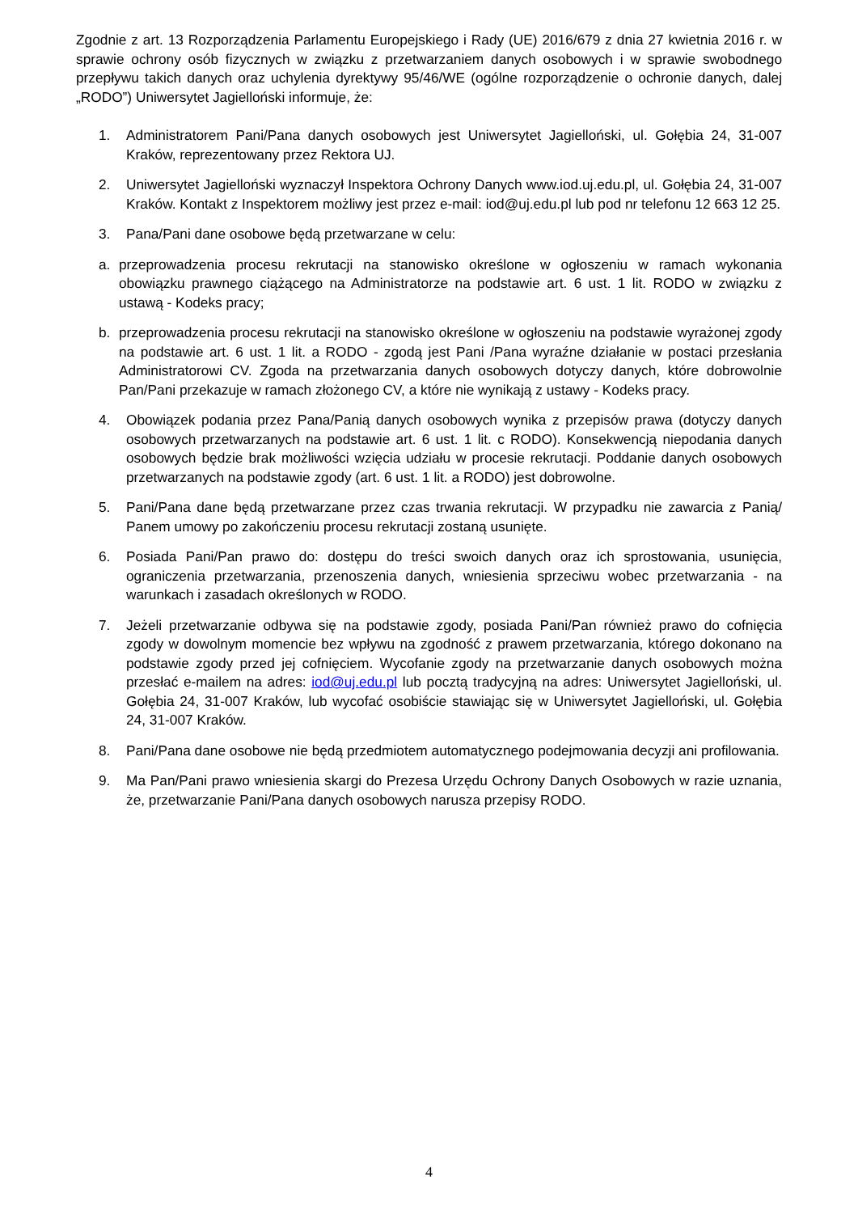Zgodnie z art. 13 Rozporządzenia Parlamentu Europejskiego i Rady (UE) 2016/679 z dnia 27 kwietnia 2016 r. w sprawie ochrony osób fizycznych w związku z przetwarzaniem danych osobowych i w sprawie swobodnego przepływu takich danych oraz uchylenia dyrektywy 95/46/WE (ogólne rozporządzenie o ochronie danych, dalej „RODO”) Uniwersytet Jagielloński informuje, że:
1. Administratorem Pani/Pana danych osobowych jest Uniwersytet Jagielloński, ul. Gołębia 24, 31-007 Kraków, reprezentowany przez Rektora UJ.
2. Uniwersytet Jagielloński wyznaczył Inspektora Ochrony Danych www.iod.uj.edu.pl, ul. Gołębia 24, 31-007 Kraków. Kontakt z Inspektorem możliwy jest przez e-mail: iod@uj.edu.pl lub pod nr telefonu 12 663 12 25.
3. Pana/Pani dane osobowe będą przetwarzane w celu:
a. przeprowadzenia procesu rekrutacji na stanowisko określone w ogłoszeniu w ramach wykonania obowiązku prawnego ciążącego na Administratorze na podstawie art. 6 ust. 1 lit. RODO w związku z ustawą - Kodeks pracy;
b. przeprowadzenia procesu rekrutacji na stanowisko określone w ogłoszeniu na podstawie wyrażonej zgody na podstawie art. 6 ust. 1 lit. a RODO - zgodą jest Pani /Pana wyraźne działanie w postaci przesłania Administratorowi CV. Zgoda na przetwarzania danych osobowych dotyczy danych, które dobrowolnie Pan/Pani przekazuje w ramach złożonego CV, a które nie wynikają z ustawy - Kodeks pracy.
4. Obowiązek podania przez Pana/Panią danych osobowych wynika z przepisów prawa (dotyczy danych osobowych przetwarzanych na podstawie art. 6 ust. 1 lit. c RODO). Konsekwencją niepodania danych osobowych będzie brak możliwości wzięcia udziału w procesie rekrutacji. Poddanie danych osobowych przetwarzanych na podstawie zgody (art. 6 ust. 1 lit. a RODO) jest dobrowolne.
5. Pani/Pana dane będą przetwarzane przez czas trwania rekrutacji. W przypadku nie zawarcia z Panią/ Panem umowy po zakończeniu procesu rekrutacji zostaną usunięte.
6. Posiada Pani/Pan prawo do: dostępu do treści swoich danych oraz ich sprostowania, usunięcia, ograniczenia przetwarzania, przenoszenia danych, wniesienia sprzeciwu wobec przetwarzania - na warunkach i zasadach określonych w RODO.
7. Jeżeli przetwarzanie odbywa się na podstawie zgody, posiada Pani/Pan również prawo do cofnięcia zgody w dowolnym momencie bez wpływu na zgodność z prawem przetwarzania, którego dokonano na podstawie zgody przed jej cofnięciem. Wycofanie zgody na przetwarzanie danych osobowych można przesłać e-mailem na adres: iod@uj.edu.pl lub pocztą tradycyjną na adres: Uniwersytet Jagielloński, ul. Gołębia 24, 31-007 Kraków, lub wycofać osobiście stawiając się w Uniwersytet Jagielloński, ul. Gołębia 24, 31-007 Kraków.
8. Pani/Pana dane osobowe nie będą przedmiotem automatycznego podejmowania decyzji ani profilowania.
9. Ma Pan/Pani prawo wniesienia skargi do Prezesa Urzędu Ochrony Danych Osobowych w razie uznania, że, przetwarzanie Pani/Pana danych osobowych narusza przepisy RODO.
4